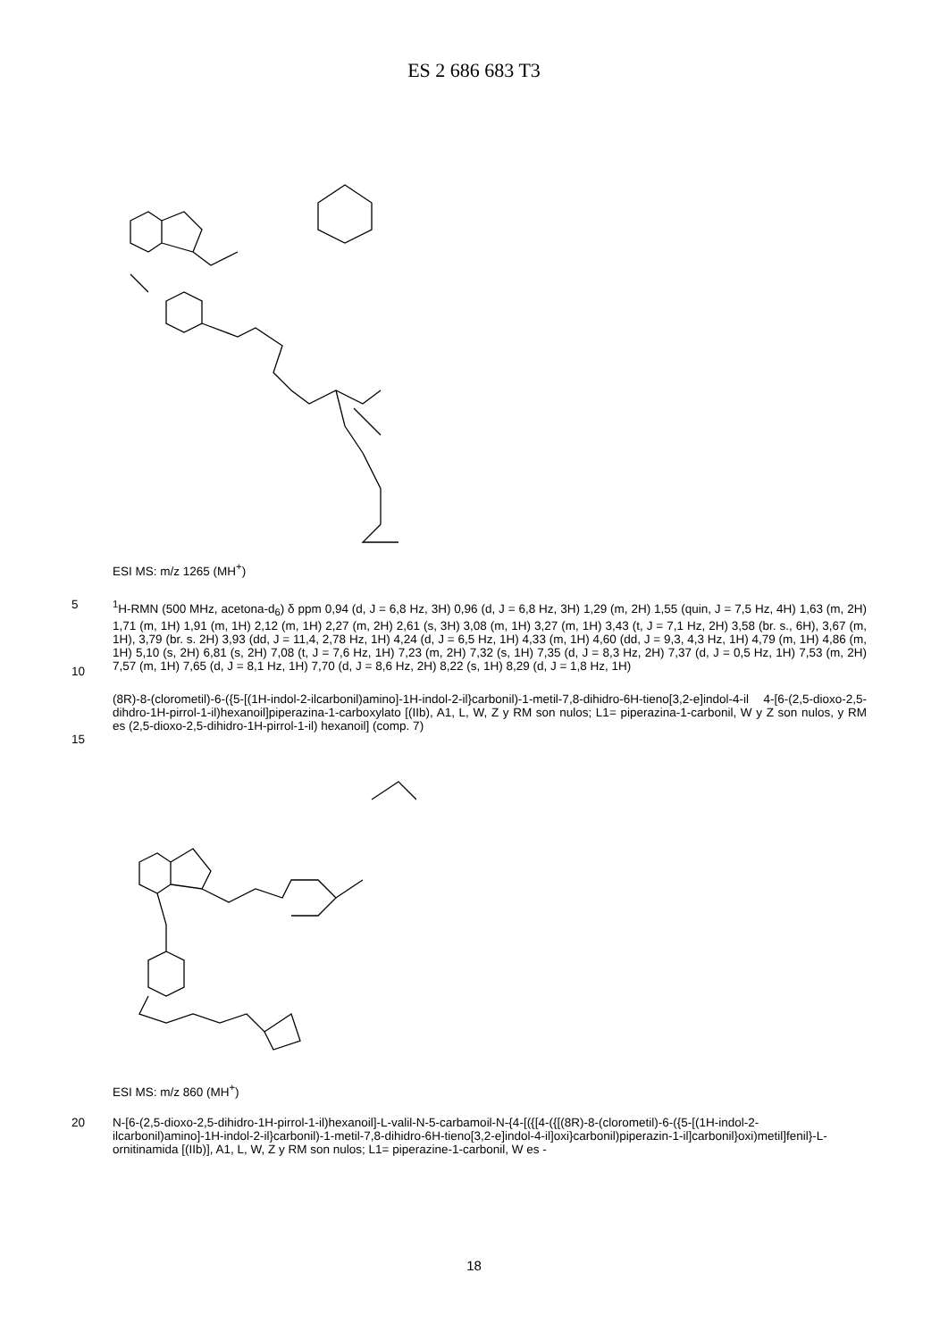ES 2 686 683 T3
ESI MS: m/z 1265 (MH<sup>+</sup>)
5
10
<sup>1</sup>H-RMN (500 MHz, acetona-d<sub>6</sub>) δ ppm 0,94 (d, J = 6,8 Hz, 3H) 0,96 (d, J = 6,8 Hz, 3H) 1,29 (m, 2H) 1,55 (quin, J = 7,5 Hz, 4H) 1,63 (m, 2H) 1,71 (m, 1H) 1,91 (m, 1H) 2,12 (m, 1H) 2,27 (m, 2H) 2,61 (s, 3H) 3,08 (m, 1H) 3,27 (m, 1H) 3,43 (t, J = 7,1 Hz, 2H) 3,58 (br. s., 6H), 3,67 (m, 1H), 3,79 (br. s. 2H) 3,93 (dd, J = 11,4, 2,78 Hz, 1H) 4,24 (d, J = 6,5 Hz, 1H) 4,33 (m, 1H) 4,60 (dd, J = 9,3, 4,3 Hz, 1H) 4,79 (m, 1H) 4,86 (m, 1H) 5,10 (s, 2H) 6,81 (s, 2H) 7,08 (t, J = 7,6 Hz, 1H) 7,23 (m, 2H) 7,32 (s, 1H) 7,35 (d, J = 8,3 Hz, 2H) 7,37 (d, J = 0,5 Hz, 1H) 7,53 (m, 2H) 7,57 (m, 1H) 7,65 (d, J = 8,1 Hz, 1H) 7,70 (d, J = 8,6 Hz, 2H) 8,22 (s, 1H) 8,29 (d, J = 1,8 Hz, 1H)
15
(8R)-8-(clorometil)-6-({5-[(1H-indol-2-ilcarbonil)amino]-1H-indol-2-il}carbonil)-1-metil-7,8-dihidro-6H-tieno[3,2-e]indol-4-il 4-[6-(2,5-dioxo-2,5-dihdro-1H-pirrol-1-il)hexanoil]piperazina-1-carboxylato [(IIb), A1, L, W, Z y RM son nulos; L1= piperazina-1-carbonil, W y Z son nulos, y RM es (2,5-dioxo-2,5-dihidro-1H-pirrol-1-il) hexanoil] (comp. 7)
ESI MS: m/z 860 (MH<sup>+</sup>)
20
N-[6-(2,5-dioxo-2,5-dihidro-1H-pirrol-1-il)hexanoil]-L-valil-N-5-carbamoil-N-{4-[({[4-({[(8R)-8-(clorometil)-6-({5-[(1H-indol-2-ilcarbonil)amino]-1H-indol-2-il}carbonil)-1-metil-7,8-dihidro-6H-tieno[3,2-e]indol-4-il]oxi}carbonil)piperazin-1-il]carbonil}oxi)metil]fenil}-L-ornitinamida [(IIb)], A1, L, W, Z y RM son nulos; L1= piperazine-1-carbonil, W es -
18